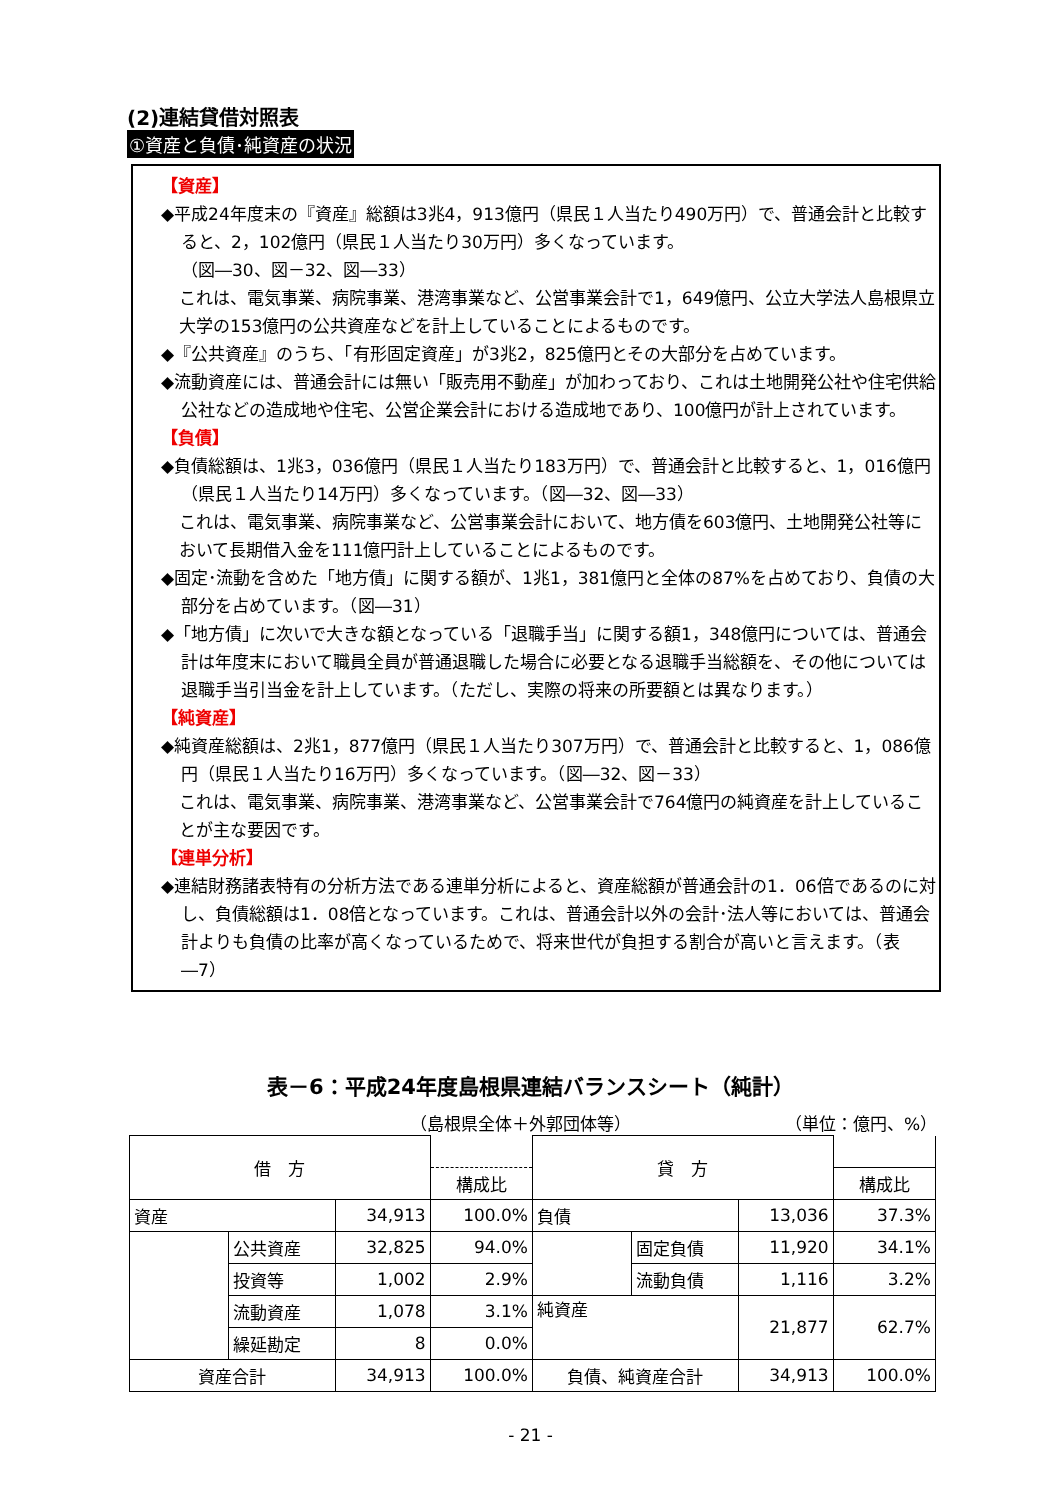(2)連結貸借対照表
①資産と負債･純資産の状況
【資産】
◆平成24年度末の『資産』総額は3兆4，913億円（県民１人当たり490万円）で、普通会計と比較すると、2，102億円（県民１人当たり30万円）多くなっています。
（図―30、図－32、図―33）
これは、電気事業、病院事業、港湾事業など、公営事業会計で1，649億円、公立大学法人島根県立大学の153億円の公共資産などを計上していることによるものです。
◆『公共資産』のうち、「有形固定資産」が3兆2，825億円とその大部分を占めています。
◆流動資産には、普通会計には無い「販売用不動産」が加わっており、これは土地開発公社や住宅供給公社などの造成地や住宅、公営企業会計における造成地であり、100億円が計上されています。
【負債】
◆負債総額は、1兆3，036億円（県民１人当たり183万円）で、普通会計と比較すると、1，016億円（県民１人当たり14万円）多くなっています。（図―32、図―33）
これは、電気事業、病院事業など、公営事業会計において、地方債を603億円、土地開発公社等において長期借入金を111億円計上していることによるものです。
◆固定･流動を含めた「地方債」に関する額が、1兆1，381億円と全体の87%を占めており、負債の大部分を占めています。（図―31）
◆「地方債」に次いで大きな額となっている「退職手当」に関する額1，348億円については、普通会計は年度末において職員全員が普通退職した場合に必要となる退職手当総額を、その他については退職手当引当金を計上しています。（ただし、実際の将来の所要額とは異なります。）
【純資産】
◆純資産総額は、2兆1，877億円（県民１人当たり307万円）で、普通会計と比較すると、1，086億円（県民１人当たり16万円）多くなっています。（図―32、図－33）
これは、電気事業、病院事業、港湾事業など、公営事業会計で764億円の純資産を計上していることが主な要因です。
【連単分析】
◆連結財務諸表特有の分析方法である連単分析によると、資産総額が普通会計の1．06倍であるのに対し、負債総額は1．08倍となっています。これは、普通会計以外の会計･法人等においては、普通会計よりも負債の比率が高くなっているためで、将来世代が負担する割合が高いと言えます。（表―7）
表－6：平成24年度島根県連結バランスシート（純計）
（島根県全体＋外郭団体等） （単位：億円、%）
| 借 方 | | | | 貸 方 | | | |
| --- | --- | --- | --- | --- | --- | --- | --- |
| | | | 構成比 | | | | 構成比 |
| 資産 | | 34,913 | 100.0% | 負債 | | 13,036 | 37.3% |
| | 公共資産 | 32,825 | 94.0% | | 固定負債 | 11,920 | 34.1% |
| | 投資等 | 1,002 | 2.9% | | 流動負債 | 1,116 | 3.2% |
| | 流動資産 | 1,078 | 3.1% | 純資産 | | 21,877 | 62.7% |
| | 繰延勘定 | 8 | 0.0% | | | | |
| 資産合計 | | 34,913 | 100.0% | 負債、純資産合計 | | 34,913 | 100.0% |
- 21 -